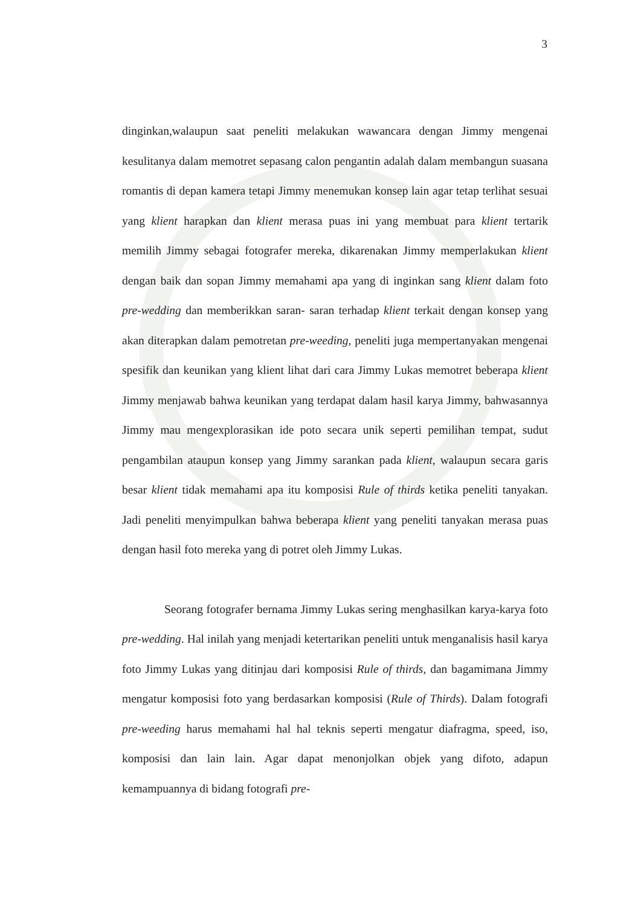3
dinginkan,walaupun saat peneliti melakukan wawancara dengan Jimmy mengenai kesulitanya dalam memotret sepasang calon pengantin adalah dalam membangun suasana romantis di depan kamera tetapi Jimmy menemukan konsep lain agar tetap terlihat sesuai yang klient harapkan dan klient merasa puas ini yang membuat para klient tertarik memilih Jimmy sebagai fotografer mereka, dikarenakan Jimmy memperlakukan klient dengan baik dan sopan Jimmy memahami apa yang di inginkan sang klient dalam foto pre-wedding dan memberikkan saran- saran terhadap klient terkait dengan konsep yang akan diterapkan dalam pemotretan pre-weeding, peneliti juga mempertanyakan mengenai spesifik dan keunikan yang klient lihat dari cara Jimmy Lukas memotret beberapa klient Jimmy menjawab bahwa keunikan yang terdapat dalam hasil karya Jimmy, bahwasannya Jimmy mau mengexplorasikan ide poto secara unik seperti pemilihan tempat, sudut pengambilan ataupun konsep yang Jimmy sarankan pada klient, walaupun secara garis besar klient tidak memahami apa itu komposisi Rule of thirds ketika peneliti tanyakan. Jadi peneliti menyimpulkan bahwa beberapa klient yang peneliti tanyakan merasa puas dengan hasil foto mereka yang di potret oleh Jimmy Lukas.
Seorang fotografer bernama Jimmy Lukas sering menghasilkan karya-karya foto pre-wedding. Hal inilah yang menjadi ketertarikan peneliti untuk menganalisis hasil karya foto Jimmy Lukas yang ditinjau dari komposisi Rule of thirds, dan bagamimana Jimmy mengatur komposisi foto yang berdasarkan komposisi (Rule of Thirds). Dalam fotografi pre-weeding harus memahami hal hal teknis seperti mengatur diafragma, speed, iso, komposisi dan lain lain. Agar dapat menonjolkan objek yang difoto, adapun kemampuannya di bidang fotografi pre-